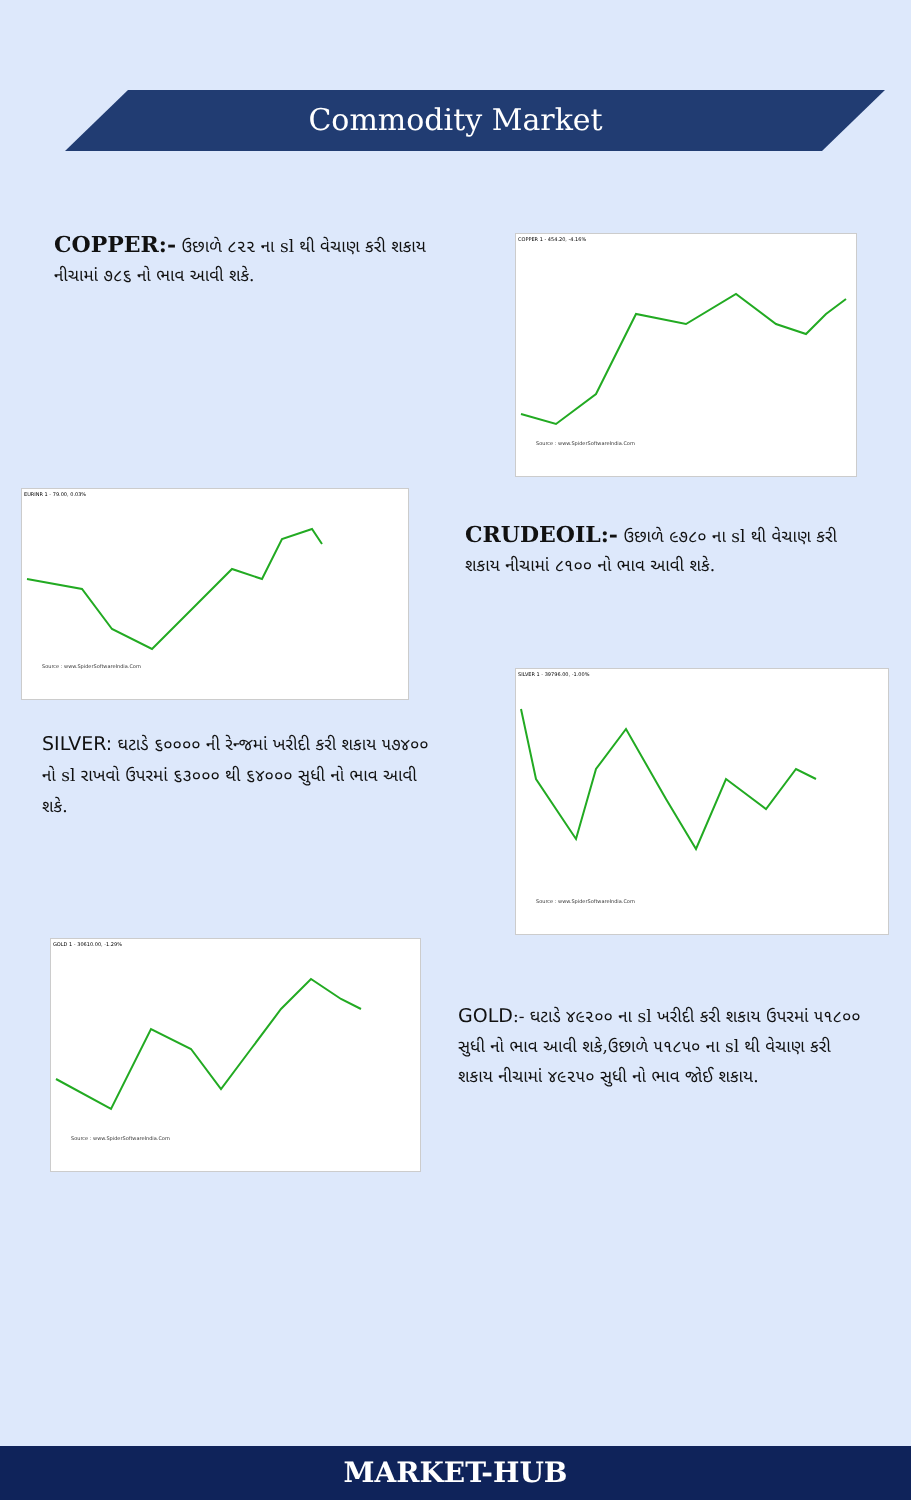Commodity Market
COPPER:- ઉછાળે ૮૨૨ ના sl થી વેચાણ કરી શકાય નીચામાં ૭૮૬ નો ભાવ આવી શકે.
COPPER 1 - 454.20, -4.16%
Source : www.SpiderSoftwareIndia.Com
EURINR 1 - 79.00, 0.03%
Source : www.SpiderSoftwareIndia.Com
CRUDEOIL:- ઉછાળે ૯૭૮૦ ના sl થી વેચાણ કરી શકાય નીચામાં ૮૧૦૦ નો ભાવ આવી શકે.
SILVER: ઘટાડે ૬૦૦૦૦ ની રેન્જમાં ખરીદી કરી શકાય ૫૭૪૦૦ નો sl રાખવો ઉપરમાં ૬૩૦૦૦ થી ૬૪૦૦૦ સુધી નો ભાવ આવી શકે.
SILVER 1 - 39796.00, -1.00%
Source : www.SpiderSoftwareIndia.Com
GOLD 1 - 30610.00, -1.29%
Source : www.SpiderSoftwareIndia.Com
GOLD:- ઘટાડે ૪૯૨૦૦ ના sl ખરીદી કરી શકાય ઉપરમાં ૫૧૮૦૦ સુધી નો ભાવ આવી શકે,ઉછાળે ૫૧૮૫૦ ના sl થી વેચાણ કરી શકાય નીચામાં ૪૯૨૫૦ સુધી નો ભાવ જોઈ શકાય.
MARKET-HUB